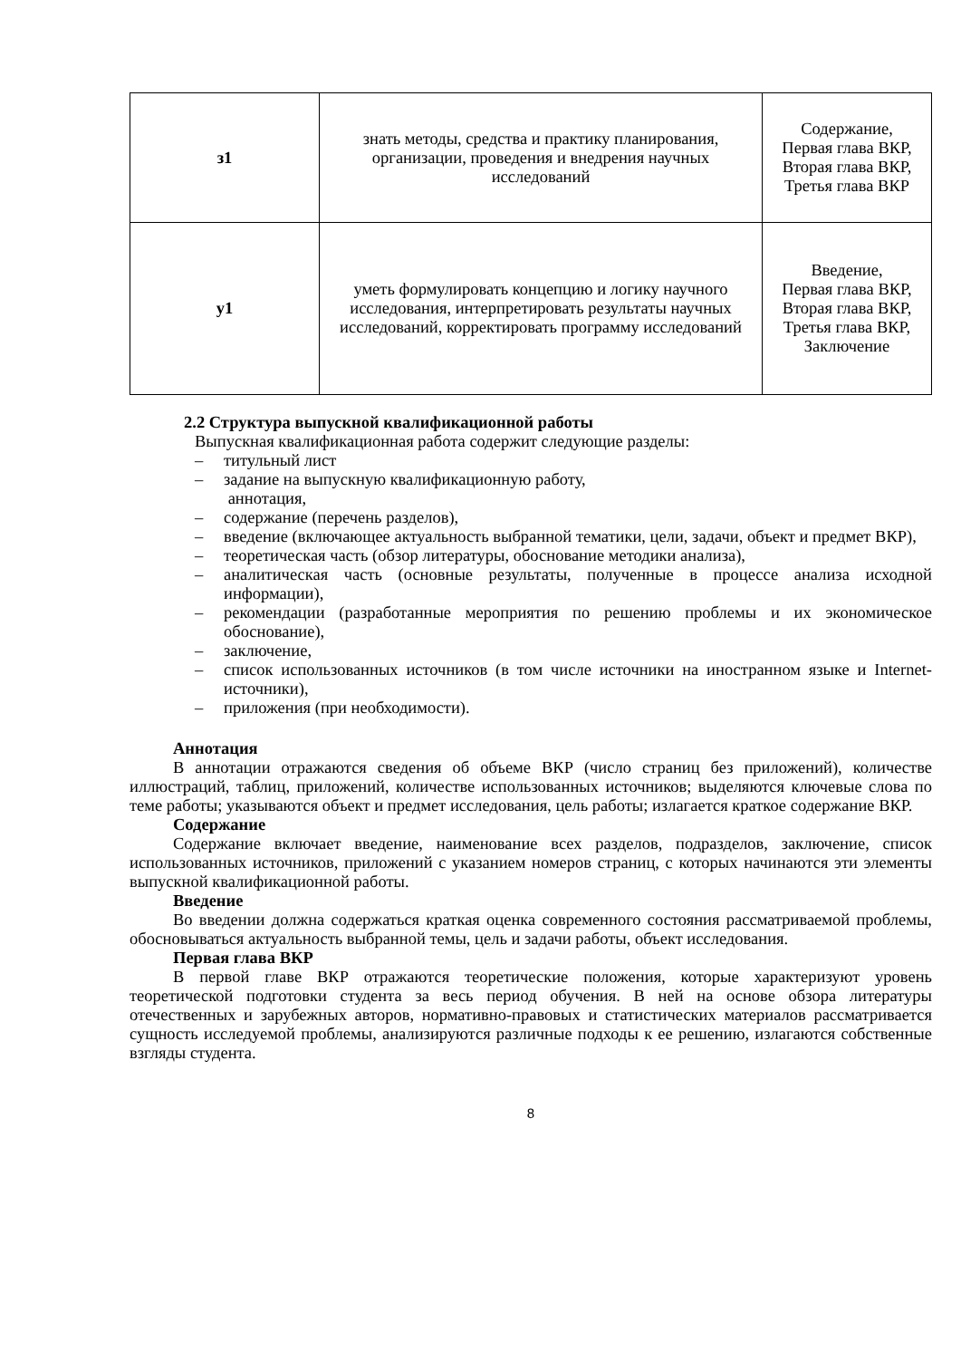| з1 | знать методы, средства и практику планирования, организации, проведения и внедрения научных исследований | Содержание, Первая глава ВКР, Вторая глава ВКР, Третья глава ВКР |
| у1 | уметь формулировать концепцию и логику научного исследования, интерпретировать результаты научных исследований, корректировать программу исследований | Введение, Первая глава ВКР, Вторая глава ВКР, Третья глава ВКР, Заключение |
2.2 Структура выпускной квалификационной работы
Выпускная квалификационная работа содержит следующие разделы:
– титульный лист
– задание на выпускную квалификационную работу,
аннотация,
– содержание (перечень разделов),
– введение (включающее актуальность выбранной тематики, цели, задачи, объект и предмет ВКР),
– теоретическая часть (обзор литературы, обоснование методики анализа),
– аналитическая часть (основные результаты, полученные в процессе анализа исходной информации),
– рекомендации (разработанные мероприятия по решению проблемы и их экономическое обоснование),
– заключение,
– список использованных источников (в том числе источники на иностранном языке и Internet-источники),
– приложения (при необходимости).
Аннотация
В аннотации отражаются сведения об объеме ВКР (число страниц без приложений), количестве иллюстраций, таблиц, приложений, количестве использованных источников; выделяются ключевые слова по теме работы; указываются объект и предмет исследования, цель работы; излагается краткое содержание ВКР.
Содержание
Содержание включает введение, наименование всех разделов, подразделов, заключение, список использованных источников, приложений с указанием номеров страниц, с которых начинаются эти элементы выпускной квалификационной работы.
Введение
Во введении должна содержаться краткая оценка современного состояния рассматриваемой проблемы, обосновываться актуальность выбранной темы, цель и задачи работы, объект исследования.
Первая глава ВКР
В первой главе ВКР отражаются теоретические положения, которые характеризуют уровень теоретической подготовки студента за весь период обучения. В ней на основе обзора литературы отечественных и зарубежных авторов, нормативно-правовых и статистических материалов рассматривается сущность исследуемой проблемы, анализируются различные подходы к ее решению, излагаются собственные взгляды студента.
8